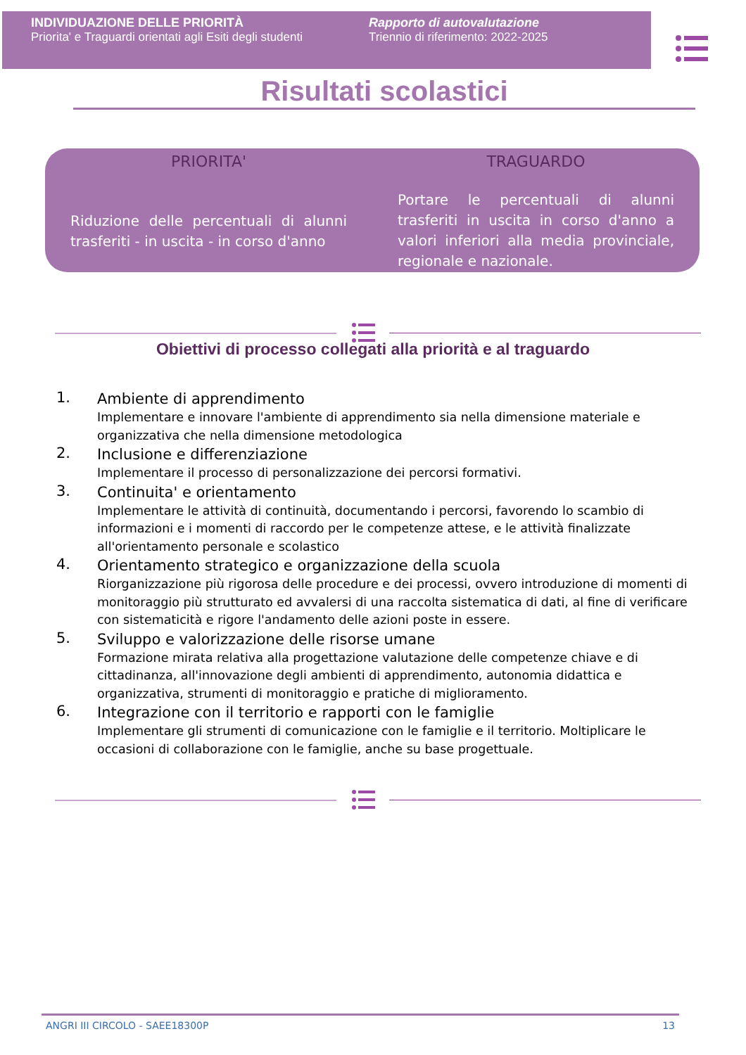INDIVIDUAZIONE DELLE PRIORITÀ
Priorita' e Traguardi orientati agli Esiti degli studenti
Rapporto di autovalutazione
Triennio di riferimento: 2022-2025
Risultati scolastici
PRIORITA'
Riduzione delle percentuali di alunni trasferiti - in uscita - in corso d'anno
TRAGUARDO
Portare le percentuali di alunni trasferiti in uscita in corso d'anno a valori inferiori alla media provinciale, regionale e nazionale.
Obiettivi di processo collegati alla priorità e al traguardo
1.
Ambiente di apprendimento
Implementare e innovare l'ambiente di apprendimento sia nella dimensione materiale e organizzativa che nella dimensione metodologica
2.
Inclusione e differenziazione
Implementare il processo di personalizzazione dei percorsi formativi.
3.
Continuita' e orientamento
Implementare le attività di continuità, documentando i percorsi, favorendo lo scambio di informazioni e i momenti di raccordo per le competenze attese, e le attività finalizzate all'orientamento personale e scolastico
4.
Orientamento strategico e organizzazione della scuola
Riorganizzazione più rigorosa delle procedure e dei processi, ovvero introduzione di momenti di monitoraggio più strutturato ed avvalersi di una raccolta sistematica di dati, al fine di verificare con sistematicità e rigore l'andamento delle azioni poste in essere.
5.
Sviluppo e valorizzazione delle risorse umane
Formazione mirata relativa alla progettazione valutazione delle competenze chiave e di cittadinanza, all'innovazione degli ambienti di apprendimento, autonomia didattica e organizzativa, strumenti di monitoraggio e pratiche di miglioramento.
6.
Integrazione con il territorio e rapporti con le famiglie
Implementare gli strumenti di comunicazione con le famiglie e il territorio. Moltiplicare le occasioni di collaborazione con le famiglie, anche su base progettuale.
ANGRI III CIRCOLO - SAEE18300P 13